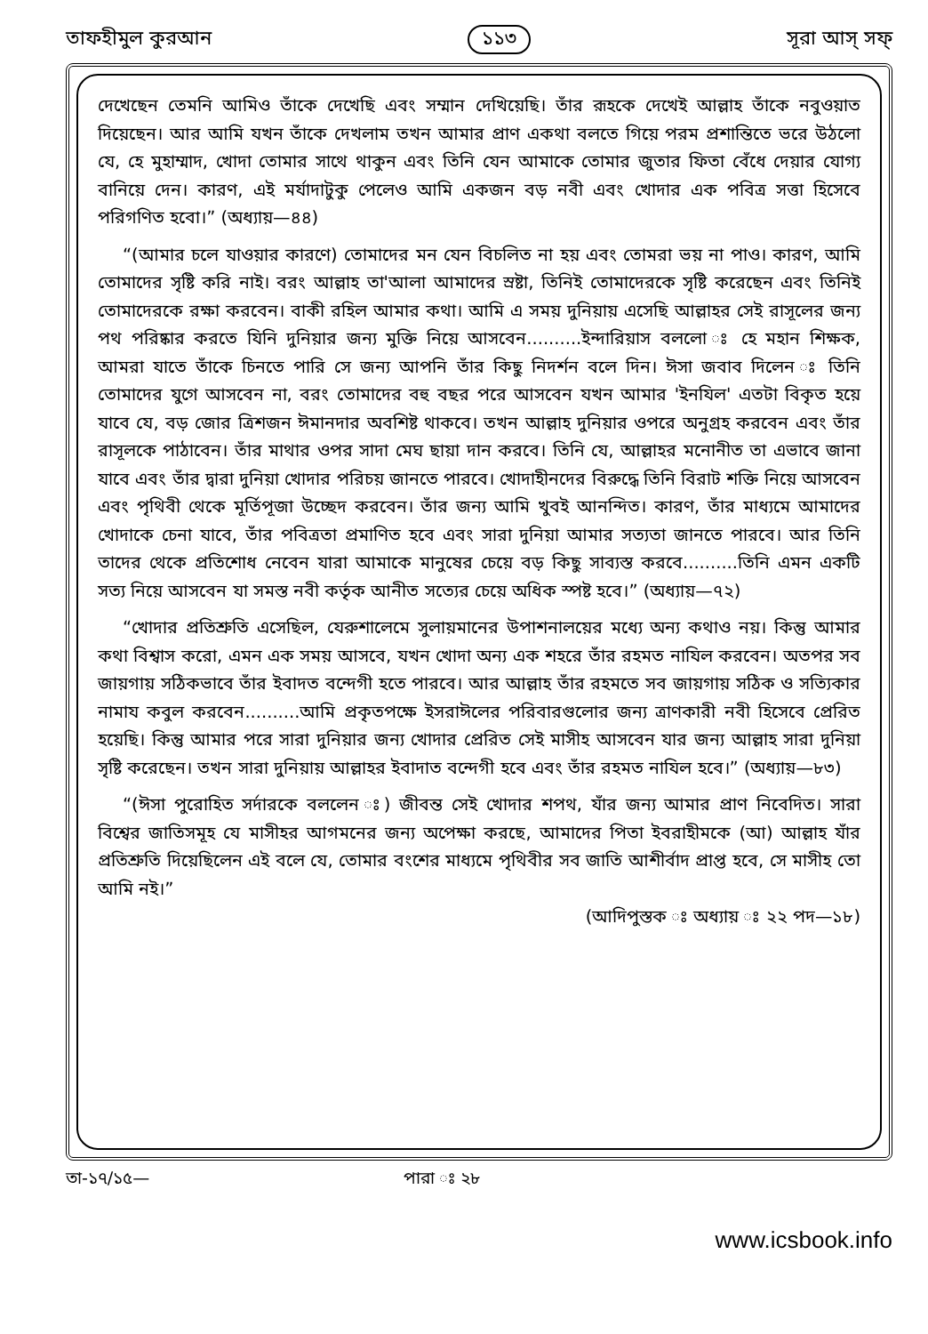তাফহীমুল কুরআন ১১৩ সূরা আস্‌ সফ্‌
দেখেছেন তেমনি আমিও তাঁকে দেখেছি এবং সম্মান দেখিয়েছি। তাঁর রূহকে দেখেই আল্লাহ তাঁকে নবুওয়াত দিয়েছেন। আর আমি যখন তাঁকে দেখলাম তখন আমার প্রাণ একথা বলতে গিয়ে পরম প্রশান্তিতে ভরে উঠলো যে, হে মুহাম্মাদ, খোদা তোমার সাথে থাকুন এবং তিনি যেন আমাকে তোমার জুতার ফিতা বেঁধে দেয়ার যোগ্য বানিয়ে দেন। কারণ, এই মর্যাদাটুকু পেলেও আমি একজন বড় নবী এবং খোদার এক পবিত্র সত্তা হিসেবে পরিগণিত হবো।” (অধ্যায়—৪৪)
“(আমার চলে যাওয়ার কারণে) তোমাদের মন যেন বিচলিত না হয় এবং তোমরা ভয় না পাও। কারণ, আমি তোমাদের সৃষ্টি করি নাই। বরং আল্লাহ তা'আলা আমাদের স্রষ্টা, তিনিই তোমাদেরকে সৃষ্টি করেছেন এবং তিনিই তোমাদেরকে রক্ষা করবেন। বাকী রহিল আমার কথা। আমি এ সময় দুনিয়ায় এসেছি আল্লাহর সেই রাসূলের জন্য পথ পরিষ্কার করতে যিনি দুনিয়ার জন্য মুক্তি নিয়ে আসবেন..........ইন্দারিয়াস বললো ঃ হে মহান শিক্ষক, আমরা যাতে তাঁকে চিনতে পারি সে জন্য আপনি তাঁর কিছু নিদর্শন বলে দিন। ঈসা জবাব দিলেন ঃ তিনি তোমাদের যুগে আসবেন না, বরং তোমাদের বহু বছর পরে আসবেন যখন আমার 'ইনযিল' এতটা বিকৃত হয়ে যাবে যে, বড় জোর ত্রিশজন ঈমানদার অবশিষ্ট থাকবে। তখন আল্লাহ দুনিয়ার ওপরে অনুগ্রহ করবেন এবং তাঁর রাসূলকে পাঠাবেন। তাঁর মাথার ওপর সাদা মেঘ ছায়া দান করবে। তিনি যে, আল্লাহর মনোনীত তা এভাবে জানা যাবে এবং তাঁর দ্বারা দুনিয়া খোদার পরিচয় জানতে পারবে। খোদাহীনদের বিরুদ্ধে তিনি বিরাট শক্তি নিয়ে আসবেন এবং পৃথিবী থেকে মূর্তিপূজা উচ্ছেদ করবেন। তাঁর জন্য আমি খুবই আনন্দিত। কারণ, তাঁর মাধ্যমে আমাদের খোদাকে চেনা যাবে, তাঁর পবিত্রতা প্রমাণিত হবে এবং সারা দুনিয়া আমার সত্যতা জানতে পারবে। আর তিনি তাদের থেকে প্রতিশোধ নেবেন যারা আমাকে মানুষের চেয়ে বড় কিছু সাব্যস্ত করবে..........তিনি এমন একটি সত্য নিয়ে আসবেন যা সমস্ত নবী কর্তৃক আনীত সত্যের চেয়ে অধিক স্পষ্ট হবে।” (অধ্যায়—৭২)
“খোদার প্রতিশ্রুতি এসেছিল, যেরুশালেমে সুলায়মানের উপাশনালয়ের মধ্যে অন্য কথাও নয়। কিন্তু আমার কথা বিশ্বাস করো, এমন এক সময় আসবে, যখন খোদা অন্য এক শহরে তাঁর রহমত নাযিল করবেন। অতপর সব জায়গায় সঠিকভাবে তাঁর ইবাদত বন্দেগী হতে পারবে। আর আল্লাহ তাঁর রহমতে সব জায়গায় সঠিক ও সত্যিকার নামায কবুল করবেন..........আমি প্রকৃতপক্ষে ইসরাঈলের পরিবারগুলোর জন্য ত্রাণকারী নবী হিসেবে প্রেরিত হয়েছি। কিন্তু আমার পরে সারা দুনিয়ার জন্য খোদার প্রেরিত সেই মাসীহ আসবেন যার জন্য আল্লাহ সারা দুনিয়া সৃষ্টি করেছেন। তখন সারা দুনিয়ায় আল্লাহর ইবাদাত বন্দেগী হবে এবং তাঁর রহমত নাযিল হবে।” (অধ্যায়—৮৩)
“(ঈসা পুরোহিত সর্দারকে বললেন ঃ) জীবন্ত সেই খোদার শপথ, যাঁর জন্য আমার প্রাণ নিবেদিত। সারা বিশ্বের জাতিসমূহ যে মাসীহর আগমনের জন্য অপেক্ষা করছে, আমাদের পিতা ইবরাহীমকে (আ) আল্লাহ যাঁর প্রতিশ্রুতি দিয়েছিলেন এই বলে যে, তোমার বংশের মাধ্যমে পৃথিবীর সব জাতি আশীর্বাদ প্রাপ্ত হবে, সে মাসীহ তো আমি নই।”
(আদিপুস্তক ঃ অধ্যায় ঃ ২২ পদ—১৮)
তা-১৭/১৫— পারা ঃ ২৮
www.icsbook.info